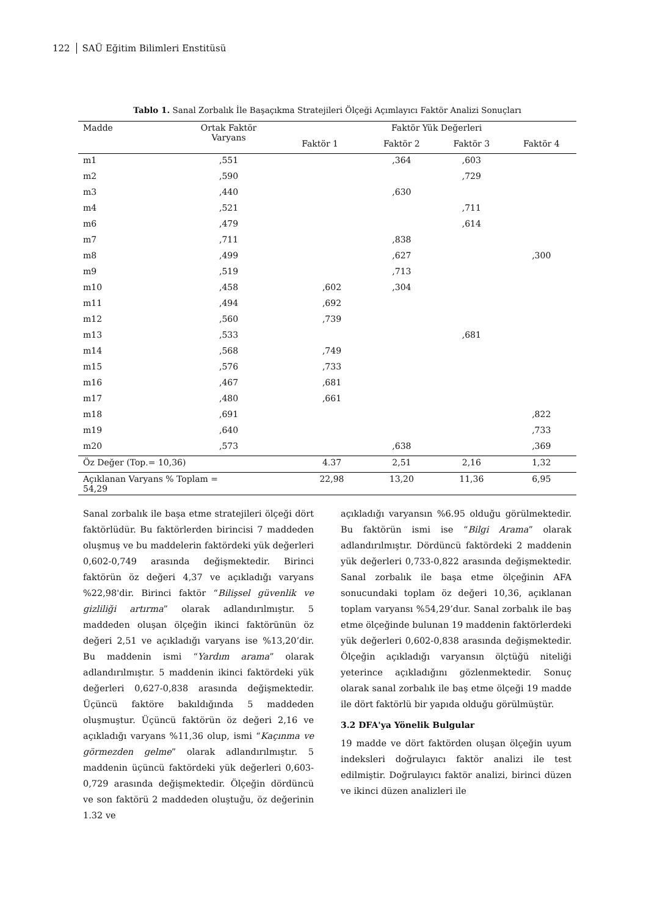122 SAÜ Eğitim Bilimleri Enstitüsü
Tablo 1. Sanal Zorbalık İle Başaçıkma Stratejileri Ölçeği Açımlayıcı Faktör Analizi Sonuçları
| Madde | Ortak Faktör Varyans | Faktör Yük Değerleri | | | |
| --- | --- | --- | --- | --- | --- |
| | | Faktör 1 | Faktör 2 | Faktör 3 | Faktör 4 |
| m1 | ,551 | | ,364 | ,603 | |
| m2 | ,590 | | | ,729 | |
| m3 | ,440 | | ,630 | | |
| m4 | ,521 | | | ,711 | |
| m6 | ,479 | | | ,614 | |
| m7 | ,711 | | ,838 | | |
| m8 | ,499 | | ,627 | | ,300 |
| m9 | ,519 | | ,713 | | |
| m10 | ,458 | ,602 | ,304 | | |
| m11 | ,494 | ,692 | | | |
| m12 | ,560 | ,739 | | | |
| m13 | ,533 | | | ,681 | |
| m14 | ,568 | ,749 | | | |
| m15 | ,576 | ,733 | | | |
| m16 | ,467 | ,681 | | | |
| m17 | ,480 | ,661 | | | |
| m18 | ,691 | | | | ,822 |
| m19 | ,640 | | | | ,733 |
| m20 | ,573 | | ,638 | | ,369 |
| Öz Değer (Top.= 10,36) | | 4.37 | 2,51 | 2,16 | 1,32 |
| Açıklanan Varyans % Toplam = 54,29 | | 22,98 | 13,20 | 11,36 | 6,95 |
Sanal zorbalık ile başa etme stratejileri ölçeği dört faktörlüdür. Bu faktörlerden birincisi 7 maddeden oluşmuş ve bu maddelerin faktördeki yük değerleri 0,602-0,749 arasında değişmektedir. Birinci faktörün öz değeri 4,37 ve açıkladığı varyans %22,98'dir. Birinci faktör “Bilişsel güvenlik ve gizliliği artırma” olarak adlandırılmıştır. 5 maddeden oluşan ölçeğin ikinci faktörünün öz değeri 2,51 ve açıkladığı varyans ise %13,20’dir. Bu maddenin ismi “Yardım arama” olarak adlandırılmıştır. 5 maddenin ikinci faktördeki yük değerleri 0,627-0,838 arasında değişmektedir. Üçüncü faktöre bakıldığında 5 maddeden oluşmuştur. Üçüncü faktörün öz değeri 2,16 ve açıkladığı varyans %11,36 olup, ismi “Kaçınma ve görmezden gelme” olarak adlandırılmıştır. 5 maddenin üçüncü faktördeki yük değerleri 0,603-0,729 arasında değişmektedir. Ölçeğin dördüncü ve son faktörü 2 maddeden oluştuğu, öz değerinin 1.32 ve
açıkladığı varyansın %6.95 olduğu görülmektedir. Bu faktörün ismi ise “Bilgi Arama” olarak adlandırılmıştır. Dördüncü faktördeki 2 maddenin yük değerleri 0,733-0,822 arasında değişmektedir. Sanal zorbalık ile başa etme ölçeğinin AFA sonucundaki toplam öz değeri 10,36, açıklanan toplam varyansı %54,29’dur. Sanal zorbalık ile baş etme ölçeğinde bulunan 19 maddenin faktörlerdeki yük değerleri 0,602-0,838 arasında değişmektedir. Ölçeğin açıkladığı varyansın ölçtüğü niteliği yeterince açıkladığını gözlenmektedir. Sonuç olarak sanal zorbalık ile baş etme ölçeği 19 madde ile dört faktörlü bir yapıda olduğu görülmüştür.
3.2 DFA'ya Yönelik Bulgular
19 madde ve dört faktörden oluşan ölçeğin uyum indeksleri doğrulayıcı faktör analizi ile test edilmiştir. Doğrulayıcı faktör analizi, birinci düzen ve ikinci düzen analizleri ile